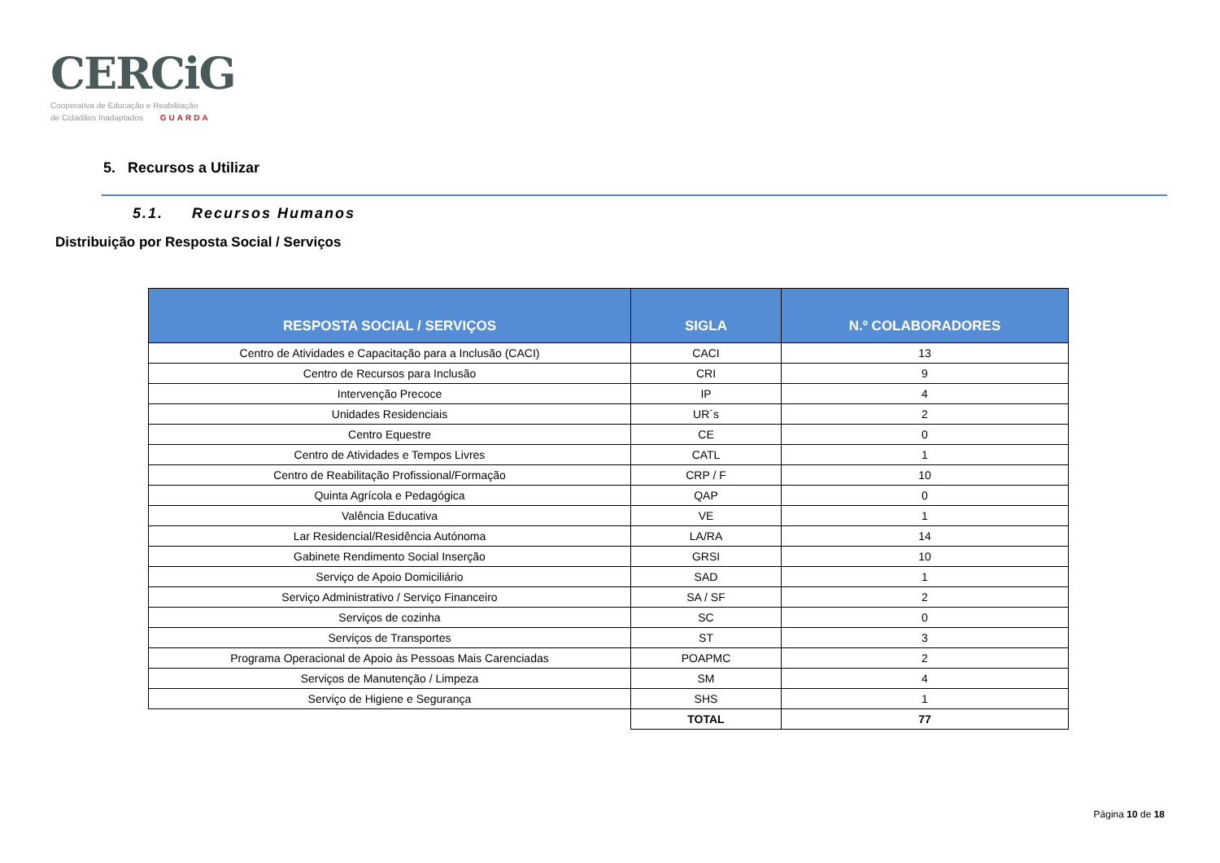CERCiG
Cooperativa de Educação e Reabilitação
de Cidadãos Inadaptados GUARDA
5. Recursos a Utilizar
5.1. Recursos Humanos
Distribuição por Resposta Social / Serviços
| RESPOSTA SOCIAL / SERVIÇOS | SIGLA | N.º COLABORADORES |
| --- | --- | --- |
| Centro de Atividades e Capacitação para a Inclusão (CACI) | CACI | 13 |
| Centro de Recursos para Inclusão | CRI | 9 |
| Intervenção Precoce | IP | 4 |
| Unidades Residenciais | UR´s | 2 |
| Centro Equestre | CE | 0 |
| Centro de Atividades e Tempos Livres | CATL | 1 |
| Centro de Reabilitação Profissional/Formação | CRP / F | 10 |
| Quinta Agrícola e Pedagógica | QAP | 0 |
| Valência Educativa | VE | 1 |
| Lar Residencial/Residência Autónoma | LA/RA | 14 |
| Gabinete Rendimento Social Inserção | GRSI | 10 |
| Serviço de Apoio Domiciliário | SAD | 1 |
| Serviço Administrativo / Serviço Financeiro | SA / SF | 2 |
| Serviços de cozinha | SC | 0 |
| Serviços de Transportes | ST | 3 |
| Programa Operacional de Apoio às Pessoas Mais Carenciadas | POAPMC | 2 |
| Serviços de Manutenção / Limpeza | SM | 4 |
| Serviço de Higiene e Segurança | SHS | 1 |
| | TOTAL | 77 |
Página 10 de 18